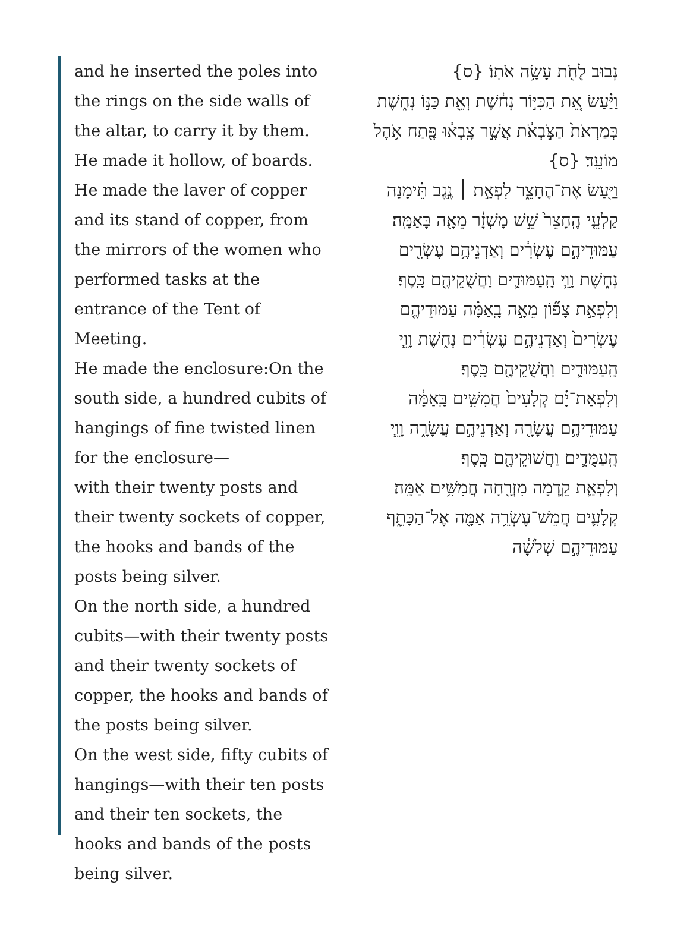and he inserted the poles into the rings on the side walls of the altar, to carry it by them. He made it hollow, of boards.
He made the laver of copper and its stand of copper, from the mirrors of the women who performed tasks at the entrance of the Tent of Meeting.
He made the enclosure:On the south side, a hundred cubits of hangings of fine twisted linen for the enclosure—
with their twenty posts and their twenty sockets of copper, the hooks and bands of the posts being silver.
On the north side, a hundred cubits—with their twenty posts and their twenty sockets of copper, the hooks and bands of the posts being silver.
On the west side, fifty cubits of hangings—with their ten posts and their ten sockets, the hooks and bands of the posts being silver.
נְבוּב לֻחֹ֖ת עָשָׂ֥ה אֹתֽוֹ׃ {ס}
וַיַּ֗עַשׂ אֵ֚ת הַכִּיּ֣וֹר נְח֔שֶׁת וְאֵ֖ת כַּנּ֣וֹ נְח֑שֶׁת בְּמַרְאֹת֙ הַצֹּ֣בְאֹ֔ת אֲשֶׁ֣ר צָֽבְא֔וּ פֶּ֖תַח אֹ֥הֶל מוֹעֵֽד׃ {ס}
וַיַּ֖עַשׂ אֶת־הֶחָצֵ֑ר לִפְאַ֣ת ׀ נֶ֣גֶב תֵּ֗ימָנָה קַלְעֵ֤י הֶֽחָצֵר֙ שֵׁ֣שׁ מָשְׁזָ֔ר מֵאָ֖ה בָּאַמָּֽה׃
עַמּוּדֵיהֶ֣ם עֶשְׂרִ֔ים וְאַדְנֵיהֶ֥ם עֶשְׂרִ֖ים נְח֑שֶׁת וָוֵ֧י הָֽעַמּוּדִ֛ים וַחֲשֻׁקֵיהֶ֖ם כָּֽסֶף׃
וְלִפְאַ֣ת צָפ֞וֹן מֵאָ֣ה בָֽאַמָּ֗ה עַמּוּדֵיהֶ֤ם עֶשְׂרִים֙ וְאַדְנֵיהֶ֣ם עֶשְׂרִ֔ים נְח֑שֶׁת וָוֵ֧י הָֽעַמּוּדִ֛ים וַחֲשֻׁקֵיהֶ֖ם כָּֽסֶף׃
וְלִפְאַת־יָ֗ם קְלָעִים֙ חֲמִשִּׁ֣ים בָּֽאַמָּ֔ה עַמּוּדֵיהֶ֥ם עֲשָׂרָ֖ה וְאַדְנֵיהֶ֣ם עֲשָׂרָ֑ה וָוֵ֧י הָֽעַמֻּדִ֛ים וַחֲשׁוּקֵיהֶ֖ם כָּֽסֶף׃
וְלִפְאַ֛ת קֵ֥דְמָה מִזְרָ֖חָה חֲמִשִּׁ֥ים אַמָּֽה׃
קְלָעִ֛ים חֲמֵשׁ־עֶשְׂרֵ֥ה אַמָּ֖ה אֶל־הַכָּתֵ֑ף עַמּוּדֵיהֶ֣ם שְׁלֹשָׁ֔ה